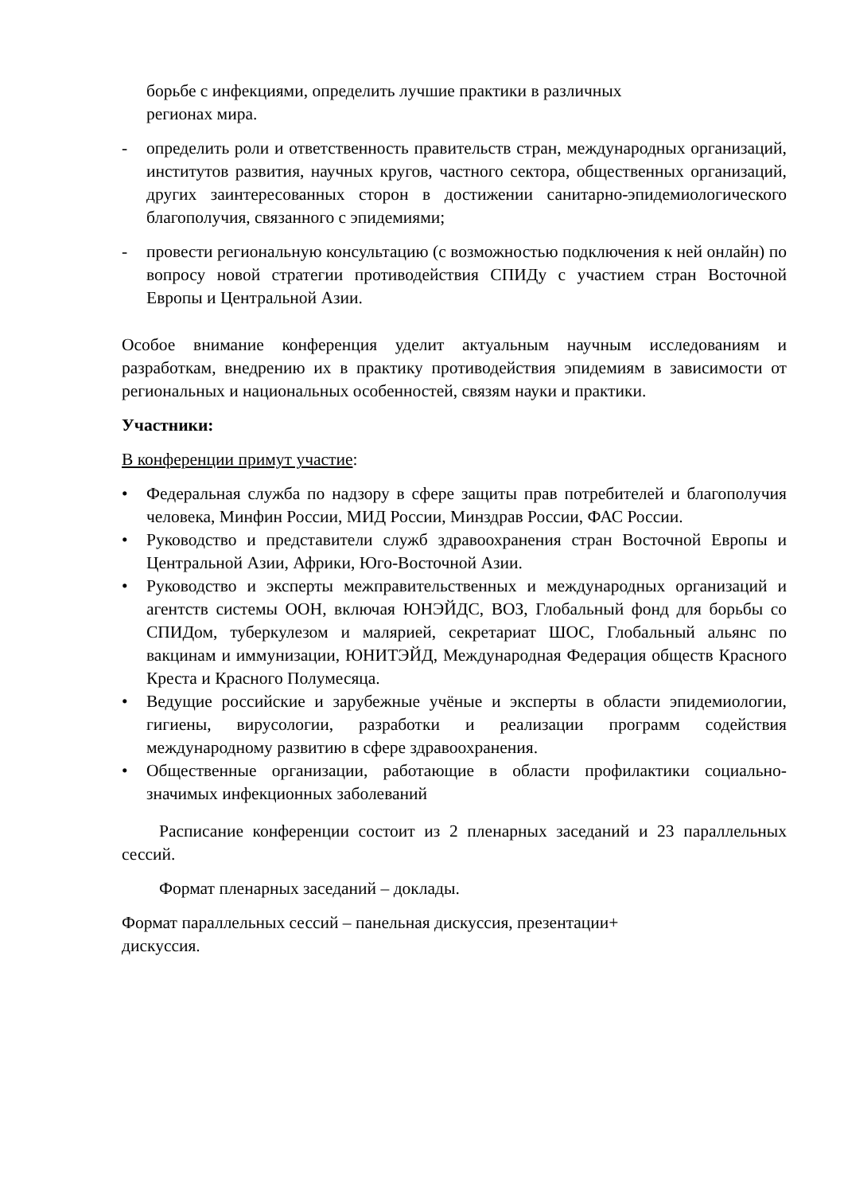борьбе с инфекциями, определить лучшие практики в различных
регионах мира.
- определить роли и ответственность правительств стран, международных организаций, институтов развития, научных кругов, частного сектора, общественных организаций, других заинтересованных сторон в достижении санитарно-эпидемиологического благополучия, связанного с эпидемиями;
- провести региональную консультацию (с возможностью подключения к ней онлайн) по вопросу новой стратегии противодействия СПИДу с участием стран Восточной Европы и Центральной Азии.
Особое внимание конференция уделит актуальным научным исследованиям и разработкам, внедрению их в практику противодействия эпидемиям в зависимости от региональных и национальных особенностей, связям науки и практики.
Участники:
В конференции примут участие:
• Федеральная служба по надзору в сфере защиты прав потребителей и благополучия человека, Минфин России, МИД России, Минздрав России, ФАС России.
• Руководство и представители служб здравоохранения стран Восточной Европы и Центральной Азии, Африки, Юго-Восточной Азии.
• Руководство и эксперты межправительственных и международных организаций и агентств системы ООН, включая ЮНЭЙДС, ВОЗ, Глобальный фонд для борьбы со СПИДом, туберкулезом и малярией, секретариат ШОС, Глобальный альянс по вакцинам и иммунизации, ЮНИТЭЙД, Международная Федерация обществ Красного Креста и Красного Полумесяца.
• Ведущие российские и зарубежные учёные и эксперты в области эпидемиологии, гигиены, вирусологии, разработки и реализации программ содействия международному развитию в сфере здравоохранения.
• Общественные организации, работающие в области профилактики социально-значимых инфекционных заболеваний
Расписание конференции состоит из 2 пленарных заседаний и 23 параллельных сессий.
Формат пленарных заседаний – доклады.
Формат параллельных сессий – панельная дискуссия, презентации+
дискуссия.